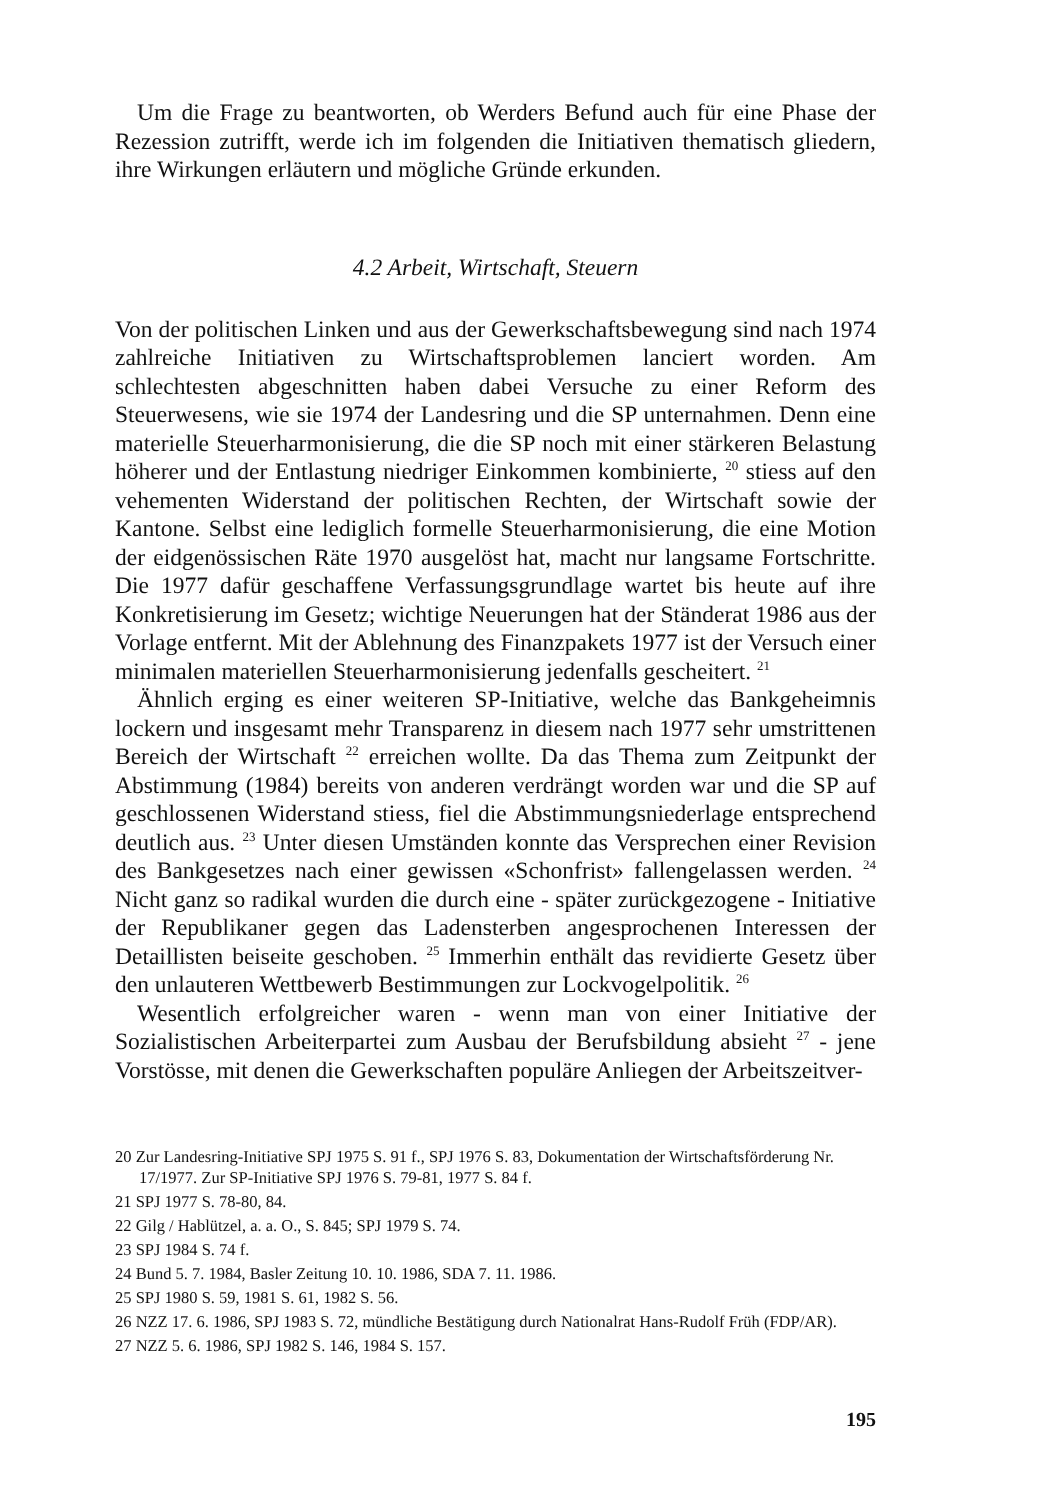Um die Frage zu beantworten, ob Werders Befund auch für eine Phase der Rezession zutrifft, werde ich im folgenden die Initiativen thematisch gliedern, ihre Wirkungen erläutern und mögliche Gründe erkunden.
4.2 Arbeit, Wirtschaft, Steuern
Von der politischen Linken und aus der Gewerkschaftsbewegung sind nach 1974 zahlreiche Initiativen zu Wirtschaftsproblemen lanciert worden. Am schlechtesten abgeschnitten haben dabei Versuche zu einer Reform des Steuerwesens, wie sie 1974 der Landesring und die SP unternahmen. Denn eine materielle Steuerharmonisierung, die die SP noch mit einer stärkeren Belastung höherer und der Entlastung niedriger Einkommen kombinierte, <sup>20</sup> stiess auf den vehementen Widerstand der politischen Rechten, der Wirtschaft sowie der Kantone. Selbst eine lediglich formelle Steuerharmonisierung, die eine Motion der eidgenössischen Räte 1970 ausgelöst hat, macht nur langsame Fortschritte. Die 1977 dafür geschaffene Verfassungsgrundlage wartet bis heute auf ihre Konkretisierung im Gesetz; wichtige Neuerungen hat der Ständerat 1986 aus der Vorlage entfernt. Mit der Ablehnung des Finanzpakets 1977 ist der Versuch einer minimalen materiellen Steuerharmonisierung jedenfalls gescheitert. <sup>21</sup>
Ähnlich erging es einer weiteren SP-Initiative, welche das Bankgeheimnis lockern und insgesamt mehr Transparenz in diesem nach 1977 sehr umstrittenen Bereich der Wirtschaft <sup>22</sup> erreichen wollte. Da das Thema zum Zeitpunkt der Abstimmung (1984) bereits von anderen verdrängt worden war und die SP auf geschlossenen Widerstand stiess, fiel die Abstimmungsniederlage entsprechend deutlich aus. <sup>23</sup> Unter diesen Umständen konnte das Versprechen einer Revision des Bankgesetzes nach einer gewissen «Schonfrist» fallengelassen werden. <sup>24</sup> Nicht ganz so radikal wurden die durch eine - später zurückgezogene - Initiative der Republikaner gegen das Ladensterben angesprochenen Interessen der Detaillisten beiseite geschoben. <sup>25</sup> Immerhin enthält das revidierte Gesetz über den unlauteren Wettbewerb Bestimmungen zur Lockvogelpolitik. <sup>26</sup>
Wesentlich erfolgreicher waren - wenn man von einer Initiative der Sozialistischen Arbeiterpartei zum Ausbau der Berufsbildung absieht <sup>27</sup> - jene Vorstösse, mit denen die Gewerkschaften populäre Anliegen der Arbeitszeitver-
20 Zur Landesring-Initiative SPJ 1975 S. 91 f., SPJ 1976 S. 83, Dokumentation der Wirtschaftsförderung Nr. 17/1977. Zur SP-Initiative SPJ 1976 S. 79-81, 1977 S. 84 f.
21 SPJ 1977 S. 78-80, 84.
22 Gilg / Hablützel, a. a. O., S. 845; SPJ 1979 S. 74.
23 SPJ 1984 S. 74 f.
24 Bund 5. 7. 1984, Basler Zeitung 10. 10. 1986, SDA 7. 11. 1986.
25 SPJ 1980 S. 59, 1981 S. 61, 1982 S. 56.
26 NZZ 17. 6. 1986, SPJ 1983 S. 72, mündliche Bestätigung durch Nationalrat Hans-Rudolf Früh (FDP/AR).
27 NZZ 5. 6. 1986, SPJ 1982 S. 146, 1984 S. 157.
195